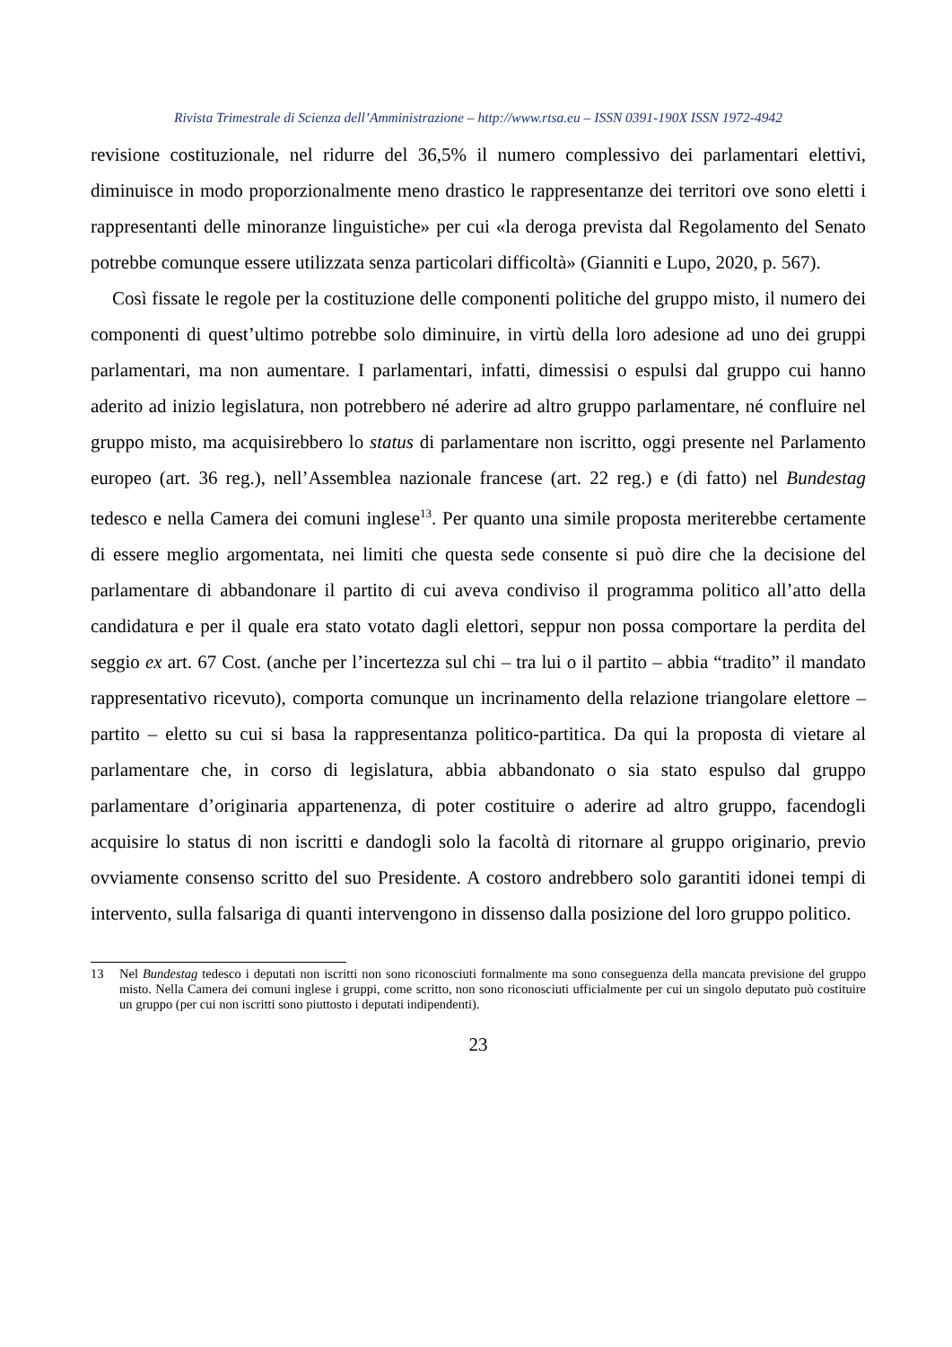Rivista Trimestrale di Scienza dell’Amministrazione – http://www.rtsa.eu – ISSN 0391-190X ISSN 1972-4942
revisione costituzionale, nel ridurre del 36,5% il numero complessivo dei parlamentari elettivi, diminuisce in modo proporzionalmente meno drastico le rappresentanze dei territori ove sono eletti i rappresentanti delle minoranze linguistiche» per cui «la deroga prevista dal Regolamento del Senato potrebbe comunque essere utilizzata senza particolari difficoltà» (Gianniti e Lupo, 2020, p. 567).
Così fissate le regole per la costituzione delle componenti politiche del gruppo misto, il numero dei componenti di quest’ultimo potrebbe solo diminuire, in virtù della loro adesione ad uno dei gruppi parlamentari, ma non aumentare. I parlamentari, infatti, dimessisi o espulsi dal gruppo cui hanno aderito ad inizio legislatura, non potrebbero né aderire ad altro gruppo parlamentare, né confluire nel gruppo misto, ma acquisirebbero lo status di parlamentare non iscritto, oggi presente nel Parlamento europeo (art. 36 reg.), nell’Assemblea nazionale francese (art. 22 reg.) e (di fatto) nel Bundestag tedesco e nella Camera dei comuni inglese<sup>13</sup>. Per quanto una simile proposta meriterebbe certamente di essere meglio argomentata, nei limiti che questa sede consente si può dire che la decisione del parlamentare di abbandonare il partito di cui aveva condiviso il programma politico all’atto della candidatura e per il quale era stato votato dagli elettori, seppur non possa comportare la perdita del seggio ex art. 67 Cost. (anche per l’incertezza sul chi – tra lui o il partito – abbia “tradito” il mandato rappresentativo ricevuto), comporta comunque un incrinamento della relazione triangolare elettore – partito – eletto su cui si basa la rappresentanza politico-partitica. Da qui la proposta di vietare al parlamentare che, in corso di legislatura, abbia abbandonato o sia stato espulso dal gruppo parlamentare d’originaria appartenenza, di poter costituire o aderire ad altro gruppo, facendogli acquisire lo status di non iscritti e dandogli solo la facoltà di ritornare al gruppo originario, previo ovviamente consenso scritto del suo Presidente. A costoro andrebbero solo garantiti idonei tempi di intervento, sulla falsariga di quanti intervengono in dissenso dalla posizione del loro gruppo politico.
13 Nel Bundestag tedesco i deputati non iscritti non sono riconosciuti formalmente ma sono conseguenza della mancata previsione del gruppo misto. Nella Camera dei comuni inglese i gruppi, come scritto, non sono riconosciuti ufficialmente per cui un singolo deputato può costituire un gruppo (per cui non iscritti sono piuttosto i deputati indipendenti).
23